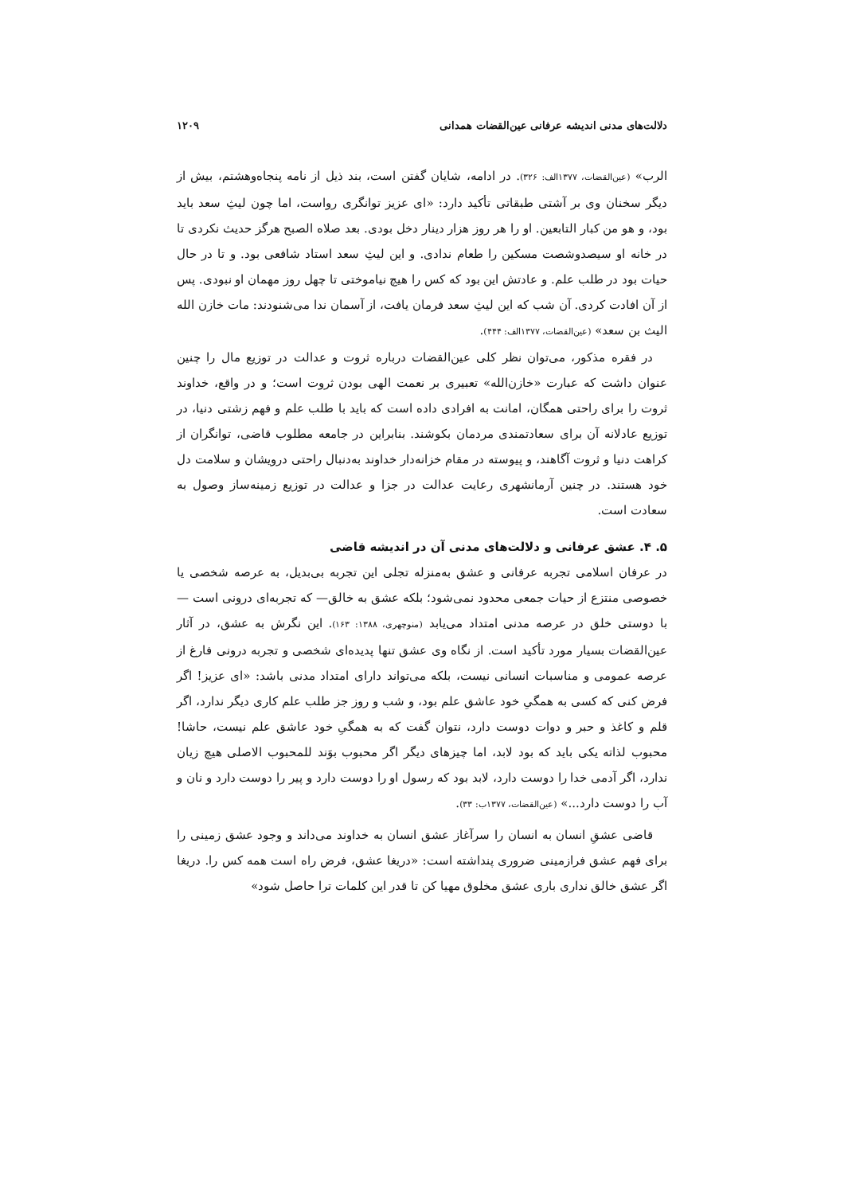دلالت‌های مدنی اندیشه عرفانی عین‌القضات همدانی ۱۲۰۹
الرب» (عین‌القضات، ۱۳۷۷الف: ۳۲۶). در ادامه، شایان گفتن است، بند ذیل از نامه پنجاه‌وهشتم، بیش از دیگر سخنان وی بر آشتی طبقاتی تأکید دارد: «ای عزیز توانگری رواست، اما چون لیثِ سعد باید بود، و هو من کبار التابعین. او را هر روز هزار دینار دخل بودی. بعد صلاه الصبح هرگز حدیث نکردی تا در خانه او سیصدوشصت مسکین را طعام ندادی. و این لیثِ سعد استاد شافعی بود. و تا در حال حیات بود در طلب علم. و عادتش این بود که کس را هیچ نیاموختی تا چهل روز مهمان او نبودی. پس از آن افادت کردی. آن شب که این لیثِ سعد فرمان یافت، از آسمان ندا می‌شنودند: مات خازن الله الیث بن سعد» (عین‌القضات، ۱۳۷۷الف: ۴۴۴).
در فقره مذکور، می‌توان نظر کلی عین‌القضات درباره ثروت و عدالت در توزیع مال را چنین عنوان داشت که عبارت «خازن‌الله» تعبیری بر نعمت الهی بودن ثروت است؛ و در واقع، خداوند ثروت را برای راحتی همگان، امانت به افرادی داده است که باید با طلب علم و فهم زشتی دنیا، در توزیع عادلانه آن برای سعادتمندی مردمان بکوشند. بنابراین در جامعه مطلوب قاضی، توانگران از کراهت دنیا و ثروت آگاهند، و پیوسته در مقام خزانه‌دار خداوند به‌دنبال راحتی درویشان و سلامت دل خود هستند. در چنین آرمانشهری رعایت عدالت در جزا و عدالت در توزیع زمینه‌ساز وصول به سعادت است.
۵. ۴. عشق عرفانی و دلالت‌های مدنی آن در اندیشه قاضی
در عرفان اسلامی تجربه عرفانی و عشق به‌منزله تجلی این تجربه بی‌بدیل، به عرصه شخصی یا خصوصی منتزع از حیات جمعی محدود نمی‌شود؛ بلکه عشق به خالق— که تجربه‌ای درونی است — با دوستی خلق در عرصه مدنی امتداد می‌یابد (منوچهری، ۱۳۸۸: ۱۶۳). این نگرش به عشق، در آثار عین‌القضات بسیار مورد تأکید است. از نگاه وی عشق تنها پدیده‌ای شخصی و تجربه درونی فارغ از عرصه عمومی و مناسبات انسانی نیست، بلکه می‌تواند دارای امتداد مدنی باشد: «ای عزیز! اگر فرض کنی که کسی به همگیِ خود عاشق علم بود، و شب و روز جز طلب علم کاری دیگر ندارد، اگر قلم و کاغذ و حبر و دوات دوست دارد، نتوان گفت که به همگیِ خود عاشق علم نیست، حاشا! محبوب لذاته یکی باید که بود لابد، اما چیزهای دیگر اگر محبوب بوَند للمحبوب الاصلی هیچ زیان ندارد، اگر آدمی خدا را دوست دارد، لابد بود که رسول او را دوست دارد و پیر را دوست دارد و نان و آب را دوست دارد...» (عین‌القضات، ۱۳۷۷ب: ۳۳).
قاضی عشقِ انسان به انسان را سرآغاز عشق انسان به خداوند می‌داند و وجود عشق زمینی را برای فهم عشق فرازمینی ضروری پنداشته است: «دریغا عشق، فرض راه است همه کس را. دریغا اگر عشق خالق نداری باری عشق مخلوق مهیا کن تا قدر این کلمات ترا حاصل شود»